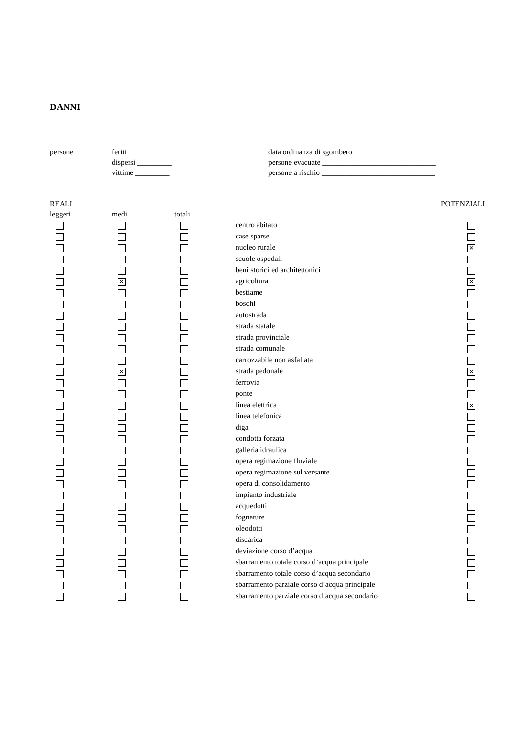DANNI
| persone | feriti ___________ | data ordinanza di sgombero ________________________ |
| | dispersi _________ | persone evacuate ______________________________ |
| | vittime _________ | persone a rischio ______________________________ |
| REALI | | | | POTENZIALI |
| --- | --- | --- | --- | --- |
| leggeri | medi | totali | | |
| | | | centro abitato | |
| | | | case sparse | |
| | | | nucleo rurale | ✕ |
| | | | scuole ospedali | |
| | | | beni storici ed architettonici | |
| | ✕ | | agricoltura | ✕ |
| | | | bestiame | |
| | | | boschi | |
| | | | autostrada | |
| | | | strada statale | |
| | | | strada provinciale | |
| | | | strada comunale | |
| | | | carrozzabile non asfaltata | |
| | ✕ | | strada pedonale | ✕ |
| | | | ferrovia | |
| | | | ponte | |
| | | | linea elettrica | ✕ |
| | | | linea telefonica | |
| | | | diga | |
| | | | condotta forzata | |
| | | | galleria idraulica | |
| | | | opera regimazione fluviale | |
| | | | opera regimazione sul versante | |
| | | | opera di consolidamento | |
| | | | impianto industriale | |
| | | | acquedotti | |
| | | | fognature | |
| | | | oleodotti | |
| | | | discarica | |
| | | | deviazione corso d’acqua | |
| | | | sbarramento totale corso d’acqua principale | |
| | | | sbarramento totale corso d’acqua secondario | |
| | | | sbarramento parziale corso d’acqua principale | |
| | | | sbarramento parziale corso d’acqua secondario | |